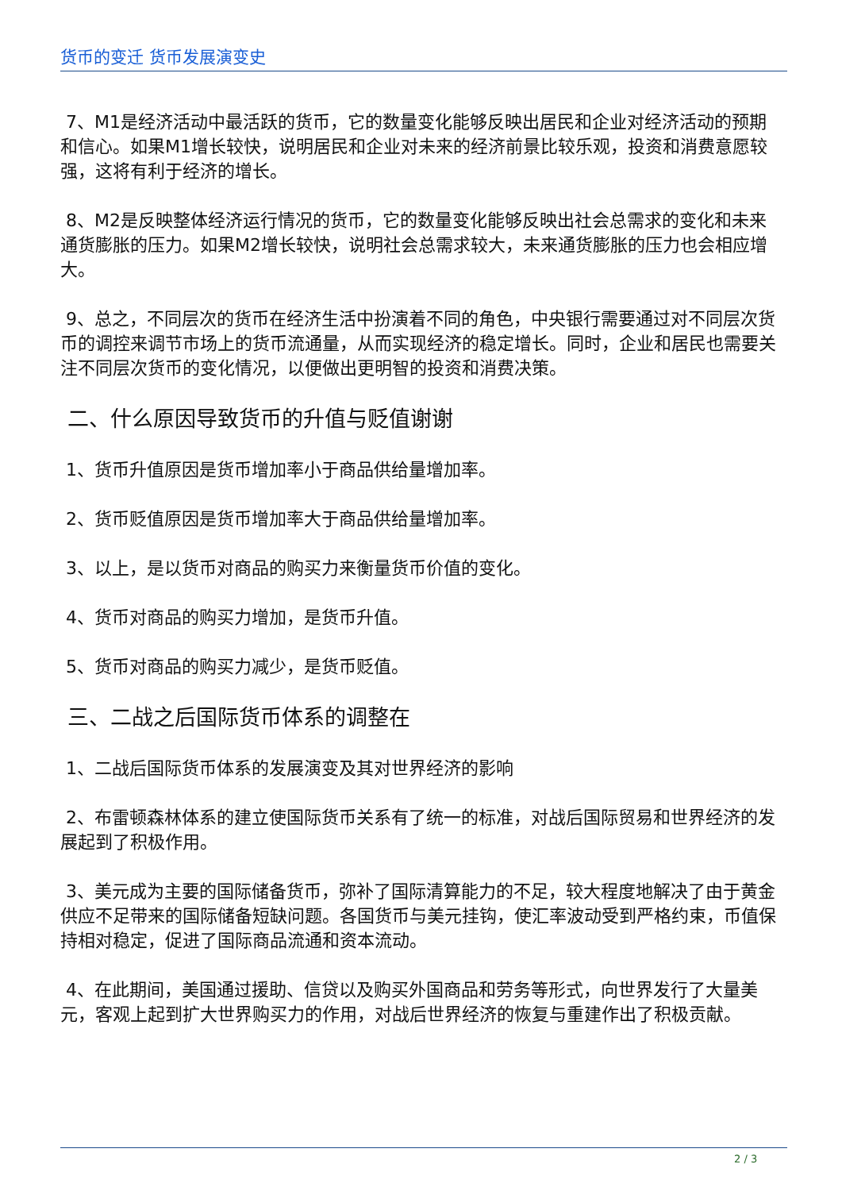货币的变迁 货币发展演变史
7、M1是经济活动中最活跃的货币，它的数量变化能够反映出居民和企业对经济活动的预期和信心。如果M1增长较快，说明居民和企业对未来的经济前景比较乐观，投资和消费意愿较强，这将有利于经济的增长。
8、M2是反映整体经济运行情况的货币，它的数量变化能够反映出社会总需求的变化和未来通货膨胀的压力。如果M2增长较快，说明社会总需求较大，未来通货膨胀的压力也会相应增大。
9、总之，不同层次的货币在经济生活中扮演着不同的角色，中央银行需要通过对不同层次货币的调控来调节市场上的货币流通量，从而实现经济的稳定增长。同时，企业和居民也需要关注不同层次货币的变化情况，以便做出更明智的投资和消费决策。
二、什么原因导致货币的升值与贬值谢谢
1、货币升值原因是货币增加率小于商品供给量增加率。
2、货币贬值原因是货币增加率大于商品供给量增加率。
3、以上，是以货币对商品的购买力来衡量货币价值的变化。
4、货币对商品的购买力增加，是货币升值。
5、货币对商品的购买力减少，是货币贬值。
三、二战之后国际货币体系的调整在
1、二战后国际货币体系的发展演变及其对世界经济的影响
2、布雷顿森林体系的建立使国际货币关系有了统一的标准，对战后国际贸易和世界经济的发展起到了积极作用。
3、美元成为主要的国际储备货币，弥补了国际清算能力的不足，较大程度地解决了由于黄金供应不足带来的国际储备短缺问题。各国货币与美元挂钩，使汇率波动受到严格约束，币值保持相对稳定，促进了国际商品流通和资本流动。
4、在此期间，美国通过援助、信贷以及购买外国商品和劳务等形式，向世界发行了大量美元，客观上起到扩大世界购买力的作用，对战后世界经济的恢复与重建作出了积极贡献。
2 / 3